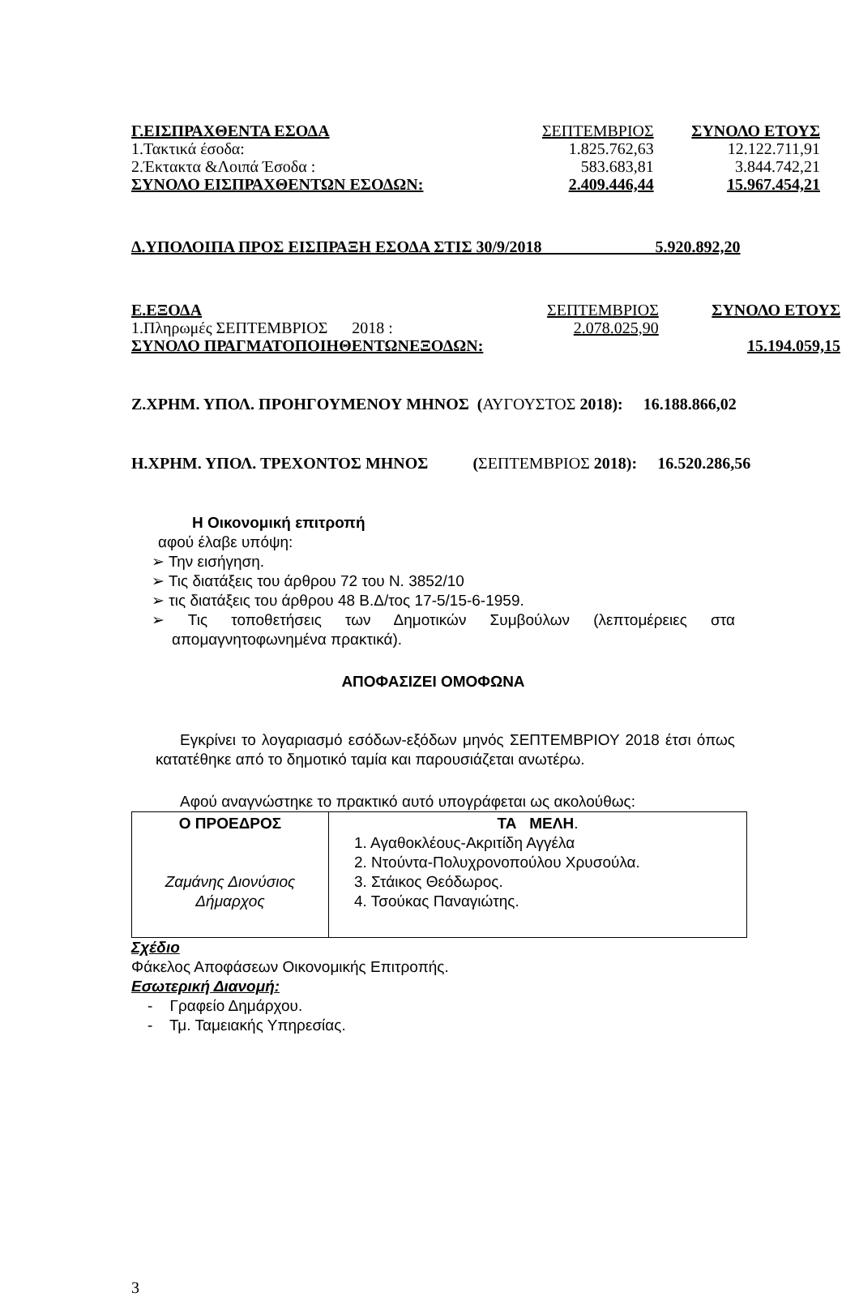| Γ.ΕΙΣΠΡΑΧΘΕΝΤΑ ΕΣΟΔΑ | ΣΕΠΤΕΜΒΡΙΟΣ | ΣΥΝΟΛΟ ΕΤΟΥΣ |
| 1.Τακτικά έσοδα: | 1.825.762,63 | 12.122.711,91 |
| 2.Έκτακτα &Λοιπά Έσοδα : | 583.683,81 | 3.844.742,21 |
| ΣΥΝΟΛΟ ΕΙΣΠΡΑΧΘΕΝΤΩΝ ΕΣΟΔΩΝ: | 2.409.446,44 | 15.967.454,21 |
Δ.ΥΠΟΛΟΙΠΑ ΠΡΟΣ ΕΙΣΠΡΑΞΗ ΕΣΟΔΑ ΣΤΙΣ 30/9/2018 5.920.892,20
| Ε.ΕΞΟΔΑ | ΣΕΠΤΕΜΒΡΙΟΣ | ΣΥΝΟΛΟ ΕΤΟΥΣ |
| 1.Πληρωμές ΣΕΠΤΕΜΒΡΙΟΣ 2018 : | 2.078.025,90 | |
| ΣΥΝΟΛΟ ΠΡΑΓΜΑΤΟΠΟΙΗΘΕΝΤΩΝΕΞΟΔΩΝ: | | 15.194.059,15 |
Ζ.ΧΡΗΜ. ΥΠΟΛ. ΠΡΟΗΓΟΥΜΕΝΟΥ ΜΗΝΟΣ (ΑΥΓΟΥΣΤΟΣ 2018): 16.188.866,02
Η.ΧΡΗΜ. ΥΠΟΛ. ΤΡΕΧΟΝΤΟΣ ΜΗΝΟΣ (ΣΕΠΤΕΜΒΡΙΟΣ 2018): 16.520.286,56
Η Οικονομική επιτροπή
αφού έλαβε υπόψη:
➢ Την εισήγηση.
➢ Τις διατάξεις του άρθρου 72 του Ν. 3852/10
➢ τις διατάξεις του άρθρου 48 Β.Δ/τος 17-5/15-6-1959.
➢ Τις τοποθετήσεις των Δημοτικών Συμβούλων (λεπτομέρειες στα απομαγνητοφωνημένα πρακτικά).
ΑΠΟΦΑΣΙΖΕΙ ΟΜΟΦΩΝΑ
Εγκρίνει το λογαριασμό εσόδων-εξόδων μηνός ΣΕΠΤΕΜΒΡΙΟΥ 2018 έτσι όπως κατατέθηκε από το δημοτικό ταμία και παρουσιάζεται ανωτέρω.
Αφού αναγνώστηκε το πρακτικό αυτό υπογράφεται ως ακολούθως:
| Ο ΠΡΟΕΔΡΟΣ Ζαμάνης Διονύσιος Δήμαρχος | ΤΑ ΜΕΛΗ . 1. Αγαθοκλέους-Ακριτίδη Αγγέλα 2. Ντούντα-Πολυχρονοπούλου Χρυσούλα. 3. Στάικος Θεόδωρος. 4. Τσούκας Παναγιώτης. |
Σχέδιο
Φάκελος Αποφάσεων Οικονομικής Επιτροπής.
Εσωτερική Διανομή:
- Γραφείο Δημάρχου.
- Τμ. Ταμειακής Υπηρεσίας.
3